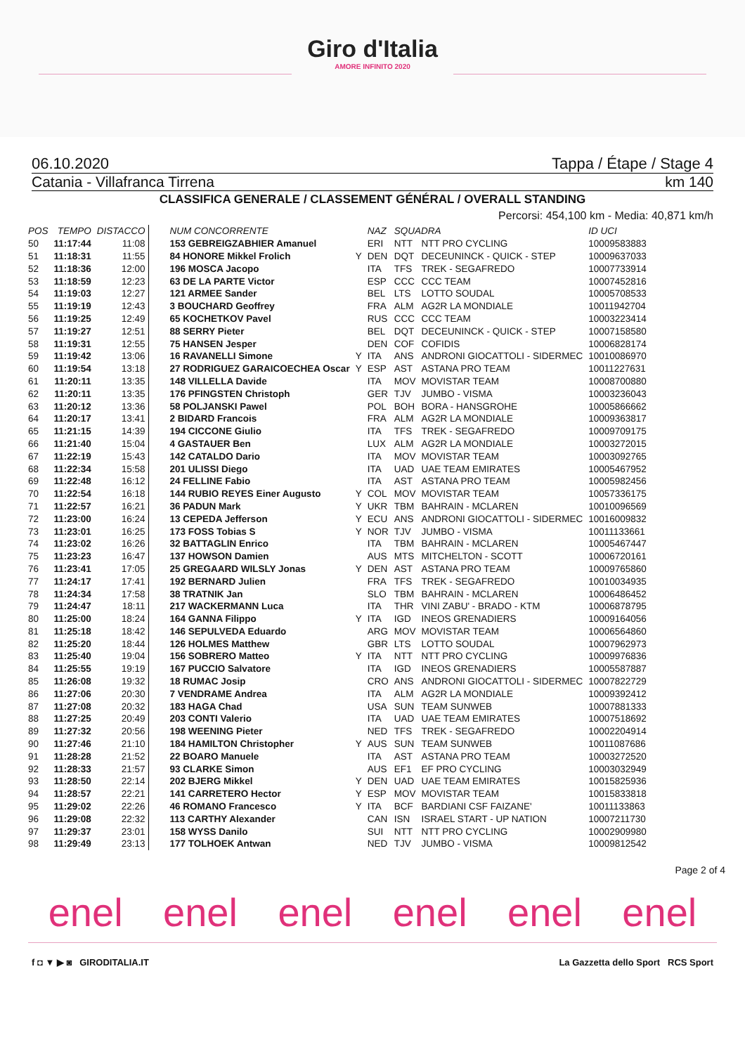Giro d'Italia
AMORE INFINITO 2020
06.10.2020 Tappa / Étape / Stage 4
Catania - Villafranca Tirrena km 140
CLASSIFICA GENERALE / CLASSEMENT GÉNÉRAL / OVERALL STANDING
Percorsi: 454,100 km - Media: 40,871 km/h
| POS | TEMPO | DISTACCO | NUM CONCORRENTE | | NAZ | SQUADRA | | ID UCI |
| --- | --- | --- | --- | --- | --- | --- | --- | --- |
| 50 | 11:17:44 | 11:08 | 153 GEBREIGZABHIER Amanuel | | ERI | NTT | NTT PRO CYCLING | 10009583883 |
| 51 | 11:18:31 | 11:55 | 84 HONORE Mikkel Frolich | Y | DEN | DQT | DECEUNINCK - QUICK - STEP | 10009637033 |
| 52 | 11:18:36 | 12:00 | 196 MOSCA Jacopo | | ITA | TFS | TREK - SEGAFREDO | 10007733914 |
| 53 | 11:18:59 | 12:23 | 63 DE LA PARTE Victor | | ESP | CCC | CCC TEAM | 10007452816 |
| 54 | 11:19:03 | 12:27 | 121 ARMEE Sander | | BEL | LTS | LOTTO SOUDAL | 10005708533 |
| 55 | 11:19:19 | 12:43 | 3 BOUCHARD Geoffrey | | FRA | ALM | AG2R LA MONDIALE | 10011942704 |
| 56 | 11:19:25 | 12:49 | 65 KOCHETKOV Pavel | | RUS | CCC | CCC TEAM | 10003223414 |
| 57 | 11:19:27 | 12:51 | 88 SERRY Pieter | | BEL | DQT | DECEUNINCK - QUICK - STEP | 10007158580 |
| 58 | 11:19:31 | 12:55 | 75 HANSEN Jesper | | DEN | COF | COFIDIS | 10006828174 |
| 59 | 11:19:42 | 13:06 | 16 RAVANELLI Simone | Y | ITA | ANS | ANDRONI GIOCATTOLI - SIDERMEC | 10010086970 |
| 60 | 11:19:54 | 13:18 | 27 RODRIGUEZ GARAICOECHEA Oscar | Y | ESP | AST | ASTANA PRO TEAM | 10011227631 |
| 61 | 11:20:11 | 13:35 | 148 VILLELLA Davide | | ITA | MOV | MOVISTAR TEAM | 10008700880 |
| 62 | 11:20:11 | 13:35 | 176 PFINGSTEN Christoph | | GER | TJV | JUMBO - VISMA | 10003236043 |
| 63 | 11:20:12 | 13:36 | 58 POLJANSKI Pawel | | POL | BOH | BORA - HANSGROHE | 10005866662 |
| 64 | 11:20:17 | 13:41 | 2 BIDARD Francois | | FRA | ALM | AG2R LA MONDIALE | 10009363817 |
| 65 | 11:21:15 | 14:39 | 194 CICCONE Giulio | | ITA | TFS | TREK - SEGAFREDO | 10009709175 |
| 66 | 11:21:40 | 15:04 | 4 GASTAUER Ben | | LUX | ALM | AG2R LA MONDIALE | 10003272015 |
| 67 | 11:22:19 | 15:43 | 142 CATALDO Dario | | ITA | MOV | MOVISTAR TEAM | 10003092765 |
| 68 | 11:22:34 | 15:58 | 201 ULISSI Diego | | ITA | UAD | UAE TEAM EMIRATES | 10005467952 |
| 69 | 11:22:48 | 16:12 | 24 FELLINE Fabio | | ITA | AST | ASTANA PRO TEAM | 10005982456 |
| 70 | 11:22:54 | 16:18 | 144 RUBIO REYES Einer Augusto | Y | COL | MOV | MOVISTAR TEAM | 10057336175 |
| 71 | 11:22:57 | 16:21 | 36 PADUN Mark | Y | UKR | TBM | BAHRAIN - MCLAREN | 10010096569 |
| 72 | 11:23:00 | 16:24 | 13 CEPEDA Jefferson | Y | ECU | ANS | ANDRONI GIOCATTOLI - SIDERMEC | 10016009832 |
| 73 | 11:23:01 | 16:25 | 173 FOSS Tobias S | Y | NOR | TJV | JUMBO - VISMA | 10011133661 |
| 74 | 11:23:02 | 16:26 | 32 BATTAGLIN Enrico | | ITA | TBM | BAHRAIN - MCLAREN | 10005467447 |
| 75 | 11:23:23 | 16:47 | 137 HOWSON Damien | | AUS | MTS | MITCHELTON - SCOTT | 10006720161 |
| 76 | 11:23:41 | 17:05 | 25 GREGAARD WILSLY Jonas | Y | DEN | AST | ASTANA PRO TEAM | 10009765860 |
| 77 | 11:24:17 | 17:41 | 192 BERNARD Julien | | FRA | TFS | TREK - SEGAFREDO | 10010034935 |
| 78 | 11:24:34 | 17:58 | 38 TRATNIK Jan | | SLO | TBM | BAHRAIN - MCLAREN | 10006486452 |
| 79 | 11:24:47 | 18:11 | 217 WACKERMANN Luca | | ITA | THR | VINI ZABU' - BRADO - KTM | 10006878795 |
| 80 | 11:25:00 | 18:24 | 164 GANNA Filippo | Y | ITA | IGD | INEOS GRENADIERS | 10009164056 |
| 81 | 11:25:18 | 18:42 | 146 SEPULVEDA Eduardo | | ARG | MOV | MOVISTAR TEAM | 10006564860 |
| 82 | 11:25:20 | 18:44 | 126 HOLMES Matthew | | GBR | LTS | LOTTO SOUDAL | 10007962973 |
| 83 | 11:25:40 | 19:04 | 156 SOBRERO Matteo | Y | ITA | NTT | NTT PRO CYCLING | 10009976836 |
| 84 | 11:25:55 | 19:19 | 167 PUCCIO Salvatore | | ITA | IGD | INEOS GRENADIERS | 10005587887 |
| 85 | 11:26:08 | 19:32 | 18 RUMAC Josip | | CRO | ANS | ANDRONI GIOCATTOLI - SIDERMEC | 10007822729 |
| 86 | 11:27:06 | 20:30 | 7 VENDRAME Andrea | | ITA | ALM | AG2R LA MONDIALE | 10009392412 |
| 87 | 11:27:08 | 20:32 | 183 HAGA Chad | | USA | SUN | TEAM SUNWEB | 10007881333 |
| 88 | 11:27:25 | 20:49 | 203 CONTI Valerio | | ITA | UAD | UAE TEAM EMIRATES | 10007518692 |
| 89 | 11:27:32 | 20:56 | 198 WEENING Pieter | | NED | TFS | TREK - SEGAFREDO | 10002204914 |
| 90 | 11:27:46 | 21:10 | 184 HAMILTON Christopher | Y | AUS | SUN | TEAM SUNWEB | 10011087686 |
| 91 | 11:28:28 | 21:52 | 22 BOARO Manuele | | ITA | AST | ASTANA PRO TEAM | 10003272520 |
| 92 | 11:28:33 | 21:57 | 93 CLARKE Simon | | AUS | EF1 | EF PRO CYCLING | 10003032949 |
| 93 | 11:28:50 | 22:14 | 202 BJERG Mikkel | Y | DEN | UAD | UAE TEAM EMIRATES | 10015825936 |
| 94 | 11:28:57 | 22:21 | 141 CARRETERO Hector | Y | ESP | MOV | MOVISTAR TEAM | 10015833818 |
| 95 | 11:29:02 | 22:26 | 46 ROMANO Francesco | Y | ITA | BCF | BARDIANI CSF FAIZANE' | 10011133863 |
| 96 | 11:29:08 | 22:32 | 113 CARTHY Alexander | | CAN | ISN | ISRAEL START - UP NATION | 10007211730 |
| 97 | 11:29:37 | 23:01 | 158 WYSS Danilo | | SUI | NTT | NTT PRO CYCLING | 10002909980 |
| 98 | 11:29:49 | 23:13 | 177 TOLHOEK Antwan | | NED | TJV | JUMBO - VISMA | 10009812542 |
Page 2 of 4
enel enel enel enel enel enel
f ◘ ▼ ▶ ◙ GIRODITALIA.IT La Gazzetta dello Sport RCS Sport